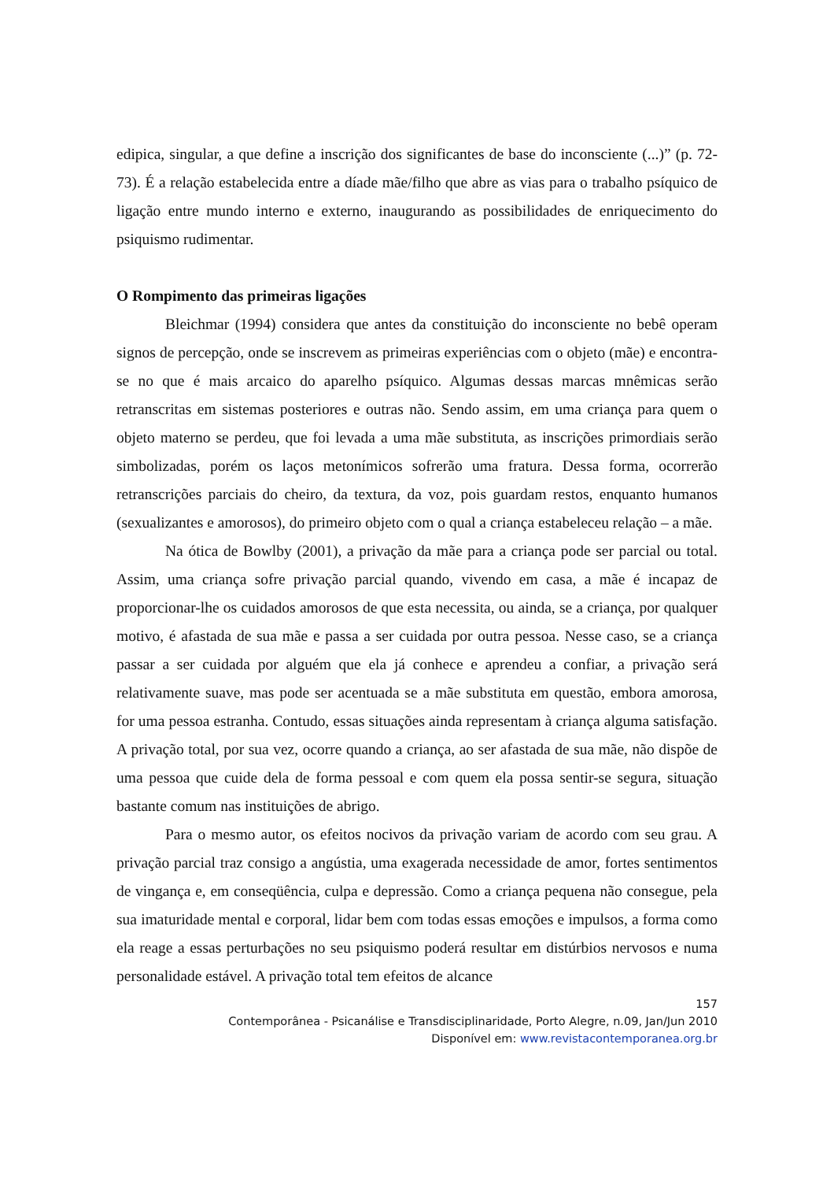edipica, singular, a que define a inscrição dos significantes de base do inconsciente (...)” (p. 72-73). É a relação estabelecida entre a díade mãe/filho que abre as vias para o trabalho psíquico de ligação entre mundo interno e externo, inaugurando as possibilidades de enriquecimento do psiquismo rudimentar.
O Rompimento das primeiras ligações
Bleichmar (1994) considera que antes da constituição do inconsciente no bebê operam signos de percepção, onde se inscrevem as primeiras experiências com o objeto (mãe) e encontra-se no que é mais arcaico do aparelho psíquico. Algumas dessas marcas mnêmicas serão retranscritas em sistemas posteriores e outras não. Sendo assim, em uma criança para quem o objeto materno se perdeu, que foi levada a uma mãe substituta, as inscrições primordiais serão simbolizadas, porém os laços metonímicos sofrerão uma fratura. Dessa forma, ocorrerão retranscrições parciais do cheiro, da textura, da voz, pois guardam restos, enquanto humanos (sexualizantes e amorosos), do primeiro objeto com o qual a criança estabeleceu relação – a mãe.
Na ótica de Bowlby (2001), a privação da mãe para a criança pode ser parcial ou total. Assim, uma criança sofre privação parcial quando, vivendo em casa, a mãe é incapaz de proporcionar-lhe os cuidados amorosos de que esta necessita, ou ainda, se a criança, por qualquer motivo, é afastada de sua mãe e passa a ser cuidada por outra pessoa. Nesse caso, se a criança passar a ser cuidada por alguém que ela já conhece e aprendeu a confiar, a privação será relativamente suave, mas pode ser acentuada se a mãe substituta em questão, embora amorosa, for uma pessoa estranha. Contudo, essas situações ainda representam à criança alguma satisfação. A privação total, por sua vez, ocorre quando a criança, ao ser afastada de sua mãe, não dispõe de uma pessoa que cuide dela de forma pessoal e com quem ela possa sentir-se segura, situação bastante comum nas instituições de abrigo.
Para o mesmo autor, os efeitos nocivos da privação variam de acordo com seu grau. A privação parcial traz consigo a angústia, uma exagerada necessidade de amor, fortes sentimentos de vingança e, em conseqüência, culpa e depressão. Como a criança pequena não consegue, pela sua imaturidade mental e corporal, lidar bem com todas essas emoções e impulsos, a forma como ela reage a essas perturbações no seu psiquismo poderá resultar em distúrbios nervosos e numa personalidade estável. A privação total tem efeitos de alcance
157
Contemporânea - Psicanálise e Transdisciplinaridade, Porto Alegre, n.09, Jan/Jun 2010
Disponível em: www.revistacontemporanea.org.br